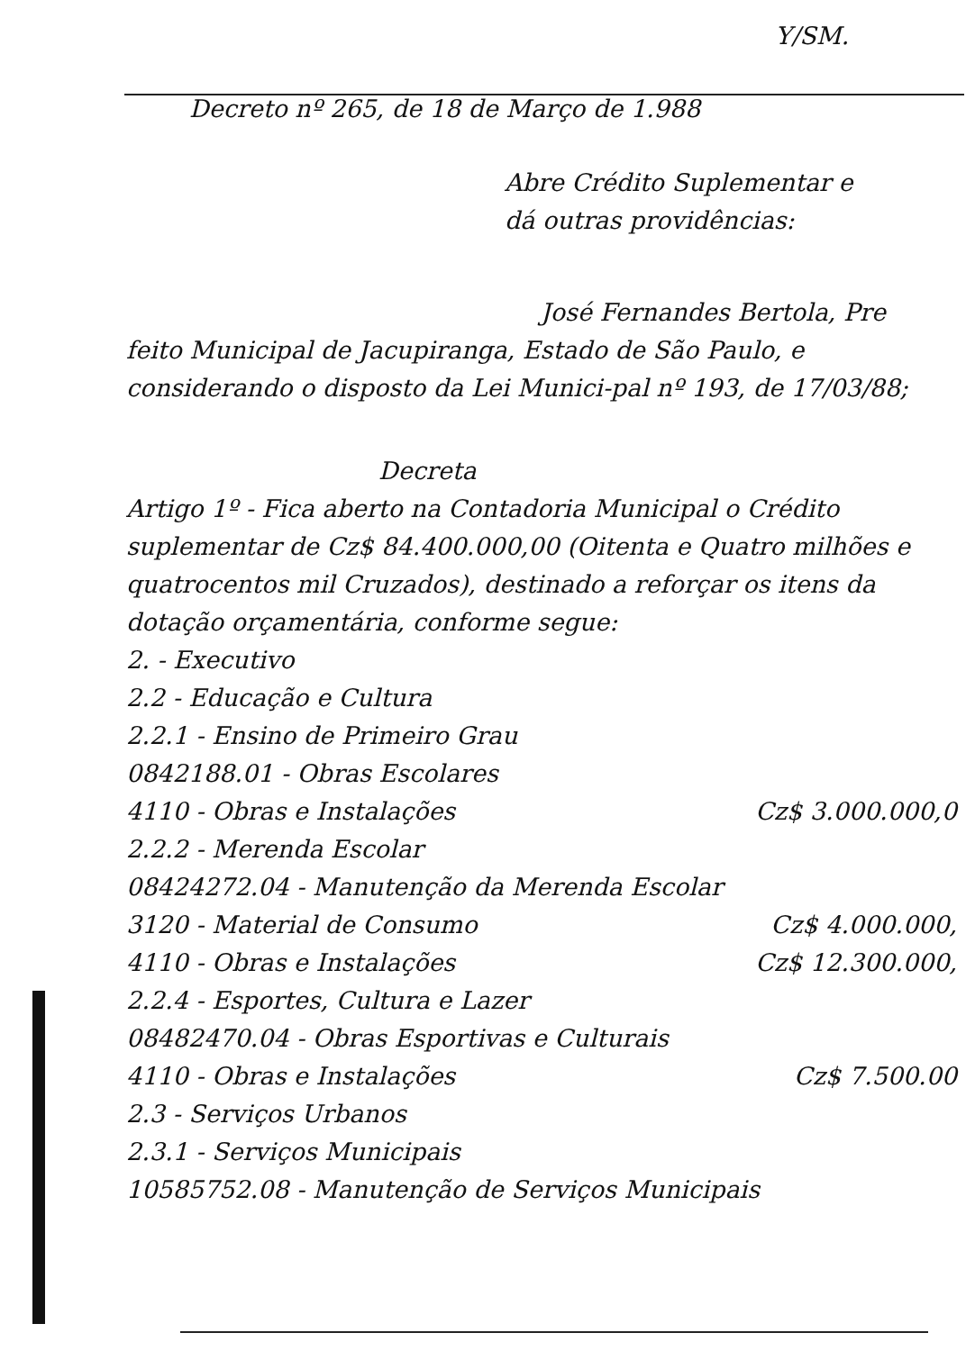Y/SM.
Decreto nº 265, de 18 de Março de 1.988
Abre Crédito Suplementar e
dá outras providências:
José Fernandes Bertola, Pre
feito Municipal de Jacupiranga, Estado de São Paulo, e considerando o disposto da Lei Munici-pal nº 193, de 17/03/88;
Decreta
Artigo 1º - Fica aberto na Contadoria Municipal o Crédito suplementar de Cz$ 84.400.000,00 (Oitenta e Quatro milhões e quatrocentos mil Cruzados), destinado a reforçar os itens da dotação orçamentária, conforme segue:
2. - Executivo
2.2 - Educação e Cultura
2.2.1 - Ensino de Primeiro Grau
0842188.01 - Obras Escolares
4110 - Obras e Instalações Cz$ 3.000.000,0
2.2.2 - Merenda Escolar
08424272.04 - Manutenção da Merenda Escolar
3120 - Material de Consumo Cz$ 4.000.000,
4110 - Obras e Instalações Cz$ 12.300.000,
2.2.4 - Esportes, Cultura e Lazer
08482470.04 - Obras Esportivas e Culturais
4110 - Obras e Instalações Cz$ 7.500.00
2.3 - Serviços Urbanos
2.3.1 - Serviços Municipais
10585752.08 - Manutenção de Serviços Municipais